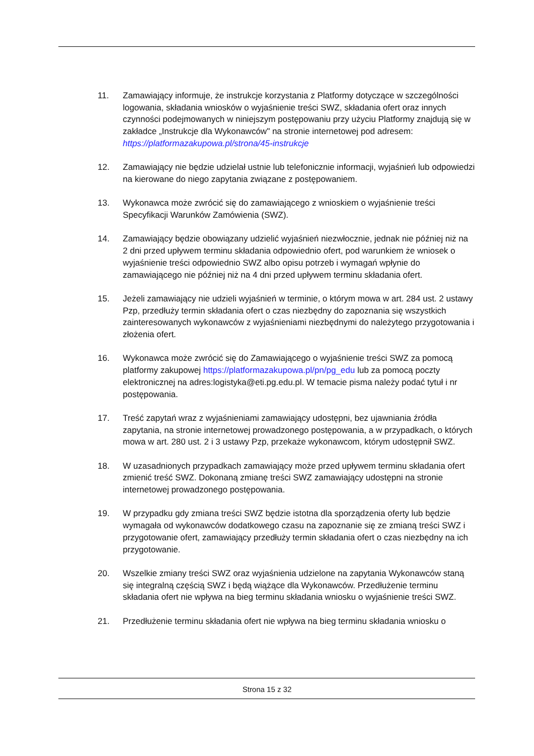11. Zamawiający informuje, że instrukcje korzystania z Platformy dotyczące w szczególności logowania, składania wniosków o wyjaśnienie treści SWZ, składania ofert oraz innych czynności podejmowanych w niniejszym postępowaniu przy użyciu Platformy znajdują się w zakładce „Instrukcje dla Wykonawców" na stronie internetowej pod adresem: https://platformazakupowa.pl/strona/45-instrukcje
12. Zamawiający nie będzie udzielał ustnie lub telefonicznie informacji, wyjaśnień lub odpowiedzi na kierowane do niego zapytania związane z postępowaniem.
13. Wykonawca może zwrócić się do zamawiającego z wnioskiem o wyjaśnienie treści Specyfikacji Warunków Zamówienia (SWZ).
14. Zamawiający będzie obowiązany udzielić wyjaśnień niezwłocznie, jednak nie później niż na 2 dni przed upływem terminu składania odpowiednio ofert, pod warunkiem że wniosek o wyjaśnienie treści odpowiednio SWZ albo opisu potrzeb i wymagań wpłynie do zamawiającego nie później niż na 4 dni przed upływem terminu składania ofert.
15. Jeżeli zamawiający nie udzieli wyjaśnień w terminie, o którym mowa w art. 284 ust. 2 ustawy Pzp, przedłuży termin składania ofert o czas niezbędny do zapoznania się wszystkich zainteresowanych wykonawców z wyjaśnieniami niezbędnymi do należytego przygotowania i złożenia ofert.
16. Wykonawca może zwrócić się do Zamawiającego o wyjaśnienie treści SWZ za pomocą platformy zakupowej https://platformazakupowa.pl/pn/pg_edu lub za pomocą poczty elektronicznej na adres:logistyka@eti.pg.edu.pl. W temacie pisma należy podać tytuł i nr postępowania.
17. Treść zapytań wraz z wyjaśnieniami zamawiający udostępni, bez ujawniania źródła zapytania, na stronie internetowej prowadzonego postępowania, a w przypadkach, o których mowa w art. 280 ust. 2 i 3 ustawy Pzp, przekaże wykonawcom, którym udostępnił SWZ.
18. W uzasadnionych przypadkach zamawiający może przed upływem terminu składania ofert zmienić treść SWZ. Dokonaną zmianę treści SWZ zamawiający udostępni na stronie internetowej prowadzonego postępowania.
19. W przypadku gdy zmiana treści SWZ będzie istotna dla sporządzenia oferty lub będzie wymagała od wykonawców dodatkowego czasu na zapoznanie się ze zmianą treści SWZ i przygotowanie ofert, zamawiający przedłuży termin składania ofert o czas niezbędny na ich przygotowanie.
20. Wszelkie zmiany treści SWZ oraz wyjaśnienia udzielone na zapytania Wykonawców staną się integralną częścią SWZ i będą wiążące dla Wykonawców. Przedłużenie terminu składania ofert nie wpływa na bieg terminu składania wniosku o wyjaśnienie treści SWZ.
21. Przedłużenie terminu składania ofert nie wpływa na bieg terminu składania wniosku o
Strona 15 z 32